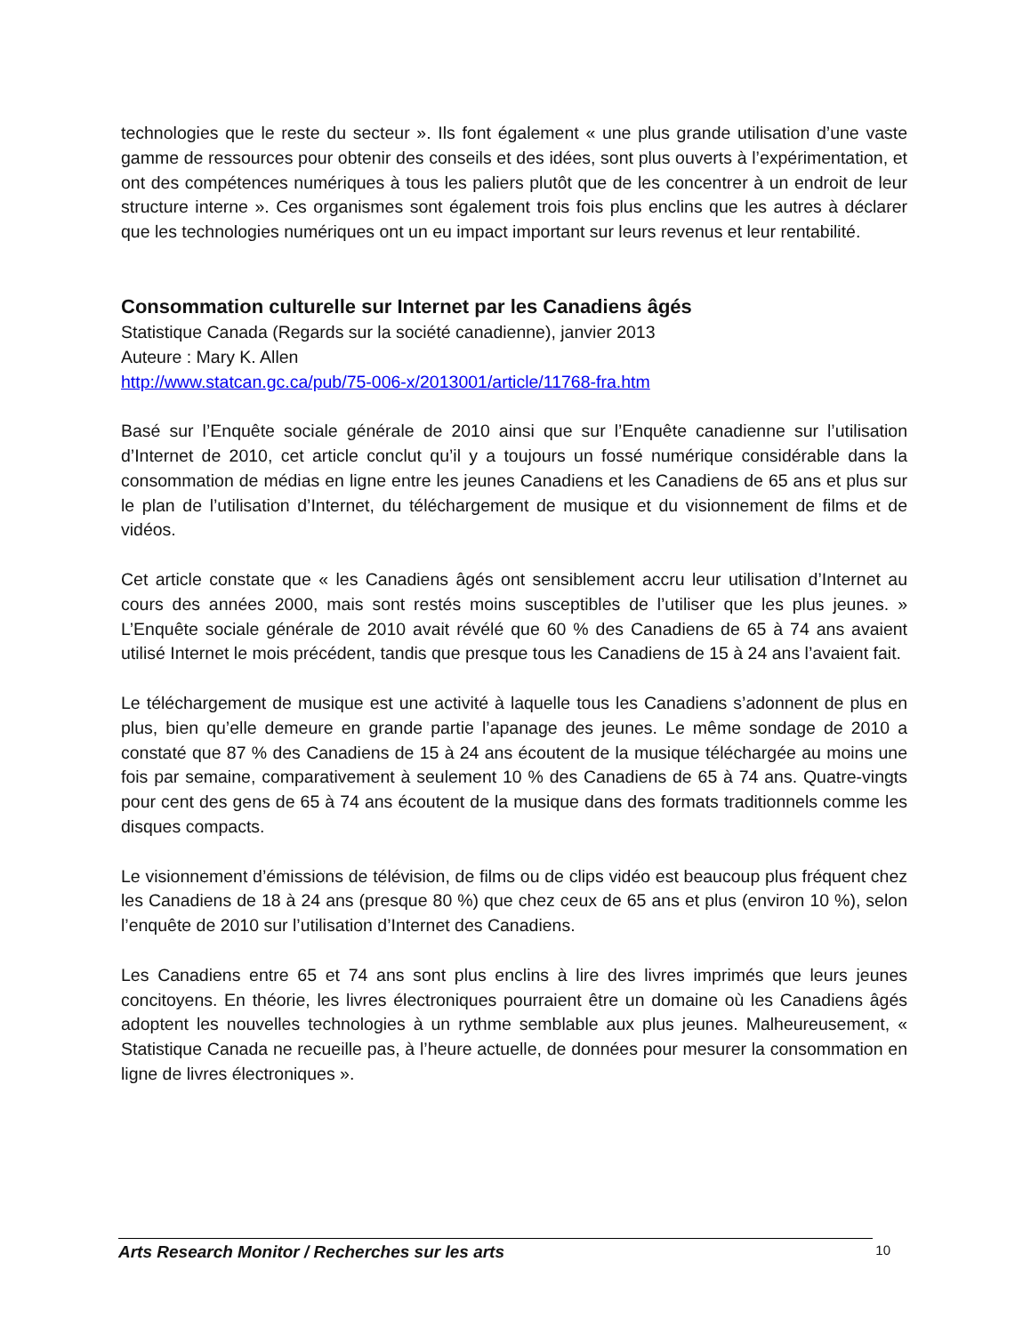technologies que le reste du secteur ». Ils font également « une plus grande utilisation d’une vaste gamme de ressources pour obtenir des conseils et des idées, sont plus ouverts à l’expérimentation, et ont des compétences numériques à tous les paliers plutôt que de les concentrer à un endroit de leur structure interne ». Ces organismes sont également trois fois plus enclins que les autres à déclarer que les technologies numériques ont un eu impact important sur leurs revenus et leur rentabilité.
Consommation culturelle sur Internet par les Canadiens âgés
Statistique Canada (Regards sur la société canadienne), janvier 2013
Auteure : Mary K. Allen
http://www.statcan.gc.ca/pub/75-006-x/2013001/article/11768-fra.htm
Basé sur l’Enquête sociale générale de 2010 ainsi que sur l’Enquête canadienne sur l’utilisation d’Internet de 2010, cet article conclut qu’il y a toujours un fossé numérique considérable dans la consommation de médias en ligne entre les jeunes Canadiens et les Canadiens de 65 ans et plus sur le plan de l’utilisation d’Internet, du téléchargement de musique et du visionnement de films et de vidéos.
Cet article constate que « les Canadiens âgés ont sensiblement accru leur utilisation d’Internet au cours des années 2000, mais sont restés moins susceptibles de l’utiliser que les plus jeunes. » L’Enquête sociale générale de 2010 avait révélé que 60 % des Canadiens de 65 à 74 ans avaient utilisé Internet le mois précédent, tandis que presque tous les Canadiens de 15 à 24 ans l’avaient fait.
Le téléchargement de musique est une activité à laquelle tous les Canadiens s’adonnent de plus en plus, bien qu’elle demeure en grande partie l’apanage des jeunes. Le même sondage de 2010 a constaté que 87 % des Canadiens de 15 à 24 ans écoutent de la musique téléchargée au moins une fois par semaine, comparativement à seulement 10 % des Canadiens de 65 à 74 ans. Quatre-vingts pour cent des gens de 65 à 74 ans écoutent de la musique dans des formats traditionnels comme les disques compacts.
Le visionnement d’émissions de télévision, de films ou de clips vidéo est beaucoup plus fréquent chez les Canadiens de 18 à 24 ans (presque 80 %) que chez ceux de 65 ans et plus (environ 10 %), selon l’enquête de 2010 sur l’utilisation d’Internet des Canadiens.
Les Canadiens entre 65 et 74 ans sont plus enclins à lire des livres imprimés que leurs jeunes concitoyens. En théorie, les livres électroniques pourraient être un domaine où les Canadiens âgés adoptent les nouvelles technologies à un rythme semblable aux plus jeunes. Malheureusement, « Statistique Canada ne recueille pas, à l’heure actuelle, de données pour mesurer la consommation en ligne de livres électroniques ».
Arts Research Monitor / Recherches sur les arts 10